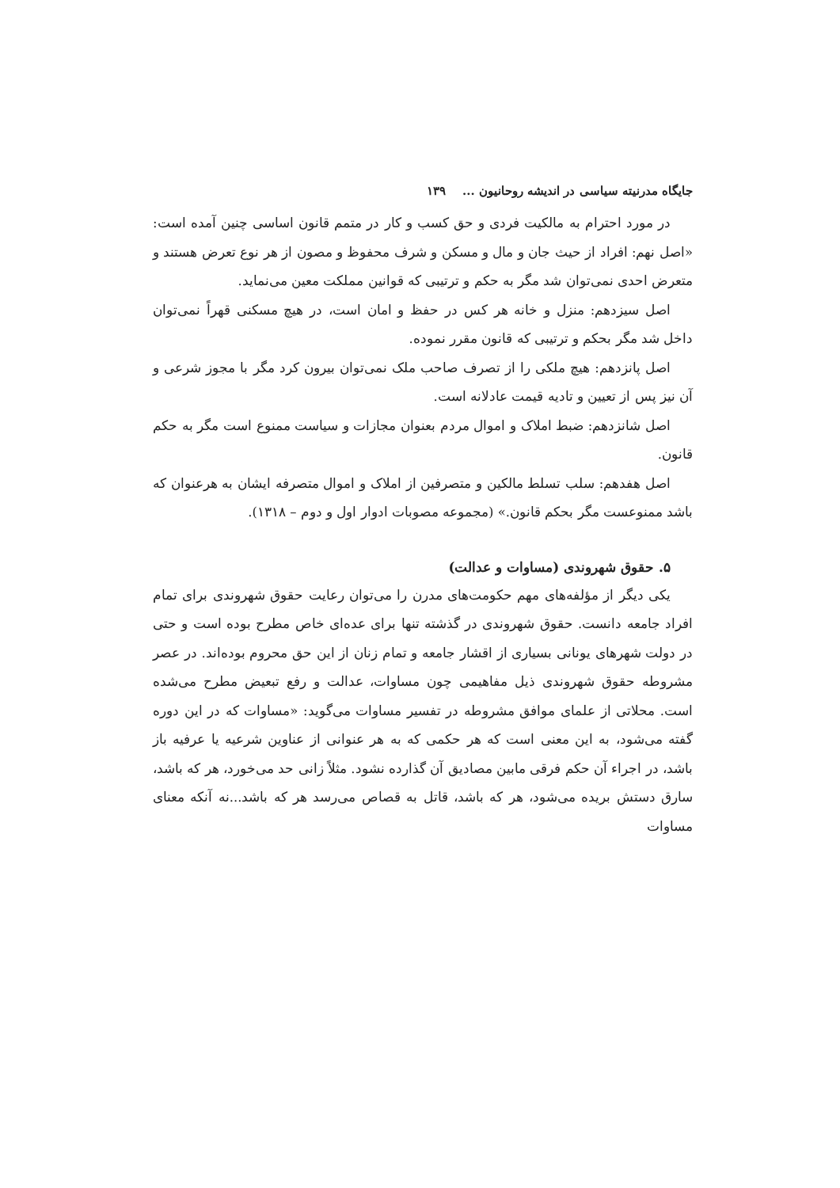جایگاه مدرنیته سیاسی در اندیشه روحانیون ... ۱۳۹
در مورد احترام به مالکیت فردی و حق کسب و کار در متمم قانون اساسی چنین آمده است: «اصل نهم: افراد از حیث جان و مال و مسکن و شرف محفوظ و مصون از هر نوع تعرض هستند و متعرض احدی نمی‌توان شد مگر به حکم و ترتیبی که قوانین مملکت معین می‌نماید.
اصل سیزدهم: منزل و خانه هر کس در حفظ و امان است، در هیچ مسکنی قهراً نمی‌توان داخل شد مگر بحکم و ترتیبی که قانون مقرر نموده.
اصل پانزدهم: هیچ ملکی را از تصرف صاحب ملک نمی‌توان بیرون کرد مگر با مجوز شرعی و آن نیز پس از تعیین و تادیه قیمت عادلانه است.
اصل شانزدهم: ضبط املاک و اموال مردم بعنوان مجازات و سیاست ممنوع است مگر به حکم قانون.
اصل هفدهم: سلب تسلط مالکین و متصرفین از املاک و اموال متصرفه ایشان به هرعنوان که باشد ممنوعست مگر بحکم قانون.» (مجموعه مصوبات ادوار اول و دوم – ۱۳۱۸).
۵. حقوق شهروندی (مساوات و عدالت)
یکی دیگر از مؤلفه‌های مهم حکومت‌های مدرن را می‌توان رعایت حقوق شهروندی برای تمام افراد جامعه دانست. حقوق شهروندی در گذشته تنها برای عده‌ای خاص مطرح بوده است و حتی در دولت شهرهای یونانی بسیاری از اقشار جامعه و تمام زنان از این حق محروم بوده‌اند. در عصر مشروطه حقوق شهروندی ذیل مفاهیمی چون مساوات، عدالت و رفع تبعیض مطرح می‌شده است. محلاتی از علمای موافق مشروطه در تفسیر مساوات می‌گوید: «مساوات که در این دوره گفته می‌شود، به این معنی است که هر حکمی که به هر عنوانی از عناوین شرعیه یا عرفیه باز باشد، در اجراء آن حکم فرقی مابین مصادیق آن گذارده نشود. مثلاً زانی حد می‌خورد، هر که باشد، سارق دستش بریده می‌شود، هر که باشد، قاتل به قصاص می‌رسد هر که باشد...نه آنکه معنای مساوات